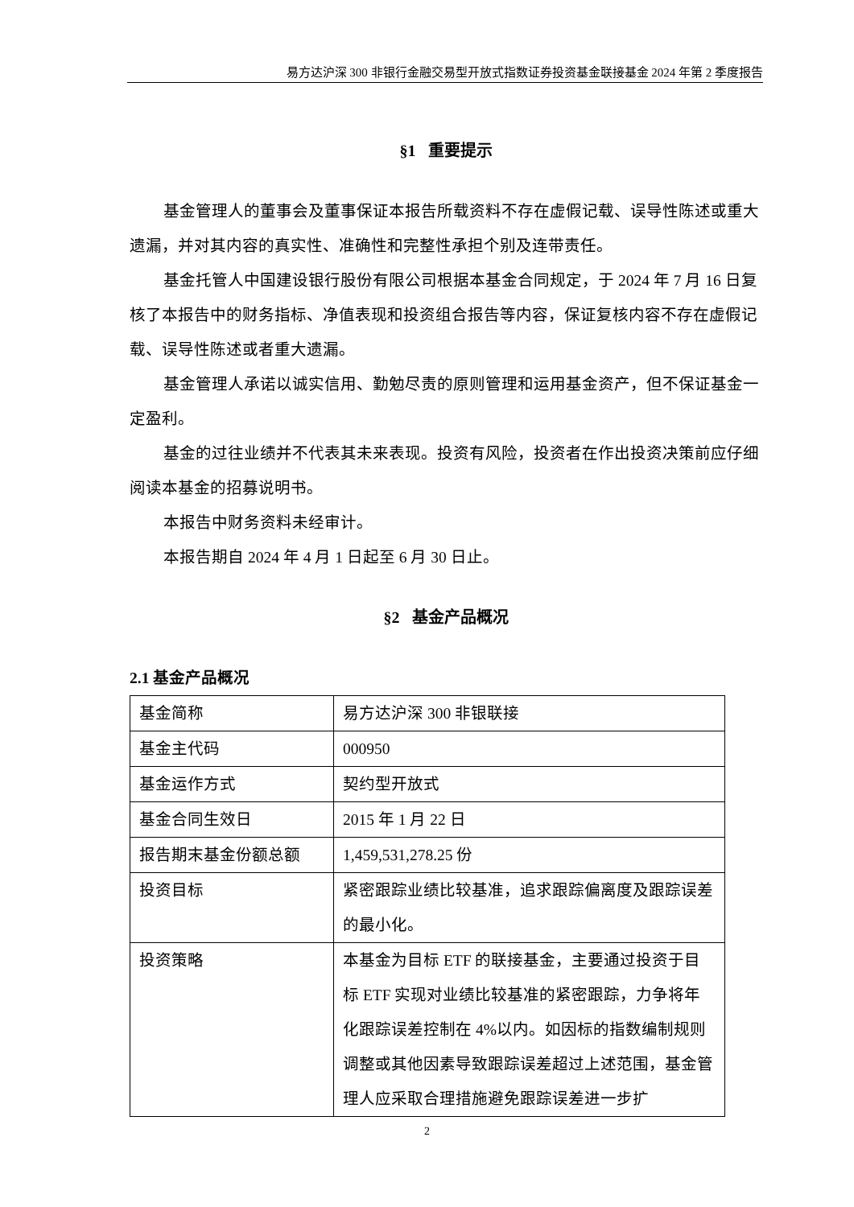易方达沪深 300 非银行金融交易型开放式指数证券投资基金联接基金 2024 年第 2 季度报告
§1 重要提示
基金管理人的董事会及董事保证本报告所载资料不存在虚假记载、误导性陈述或重大遗漏，并对其内容的真实性、准确性和完整性承担个别及连带责任。
基金托管人中国建设银行股份有限公司根据本基金合同规定，于 2024 年 7 月 16 日复核了本报告中的财务指标、净值表现和投资组合报告等内容，保证复核内容不存在虚假记载、误导性陈述或者重大遗漏。
基金管理人承诺以诚实信用、勤勉尽责的原则管理和运用基金资产，但不保证基金一定盈利。
基金的过往业绩并不代表其未来表现。投资有风险，投资者在作出投资决策前应仔细阅读本基金的招募说明书。
本报告中财务资料未经审计。
本报告期自 2024 年 4 月 1 日起至 6 月 30 日止。
§2 基金产品概况
2.1 基金产品概况
| 基金简称 | 易方达沪深 300 非银联接 |
| 基金主代码 | 000950 |
| 基金运作方式 | 契约型开放式 |
| 基金合同生效日 | 2015 年 1 月 22 日 |
| 报告期末基金份额总额 | 1,459,531,278.25 份 |
| 投资目标 | 紧密跟踪业绩比较基准，追求跟踪偏离度及跟踪误差的最小化。 |
| 投资策略 | 本基金为目标 ETF 的联接基金，主要通过投资于目标 ETF 实现对业绩比较基准的紧密跟踪，力争将年化跟踪误差控制在 4%以内。如因标的指数编制规则调整或其他因素导致跟踪误差超过上述范围，基金管理人应采取合理措施避免跟踪误差进一步扩 |
2